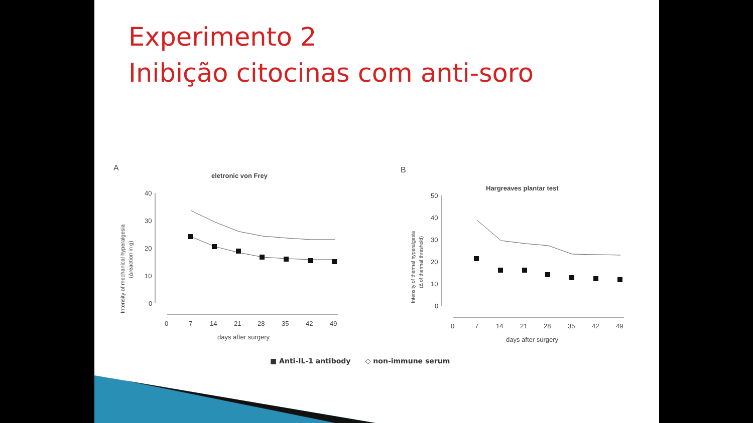Experimento 2
Inibição citocinas com anti-soro
A
eletronic von Frey
Intensity of mechanical hyperalgesia
(Δreaction in g)
40
30
20
10
0
0
7
14
21
28
35
42
49
days after surgery
B
Hargreaves plantar test
Intensity of thermal hyperalgesia
(Δ of thermal threshold)
50
40
30
20
10
0
0
7
14
21
28
35
42
49
days after surgery
■ Anti-IL-1 antibody ◇ non-immune serum